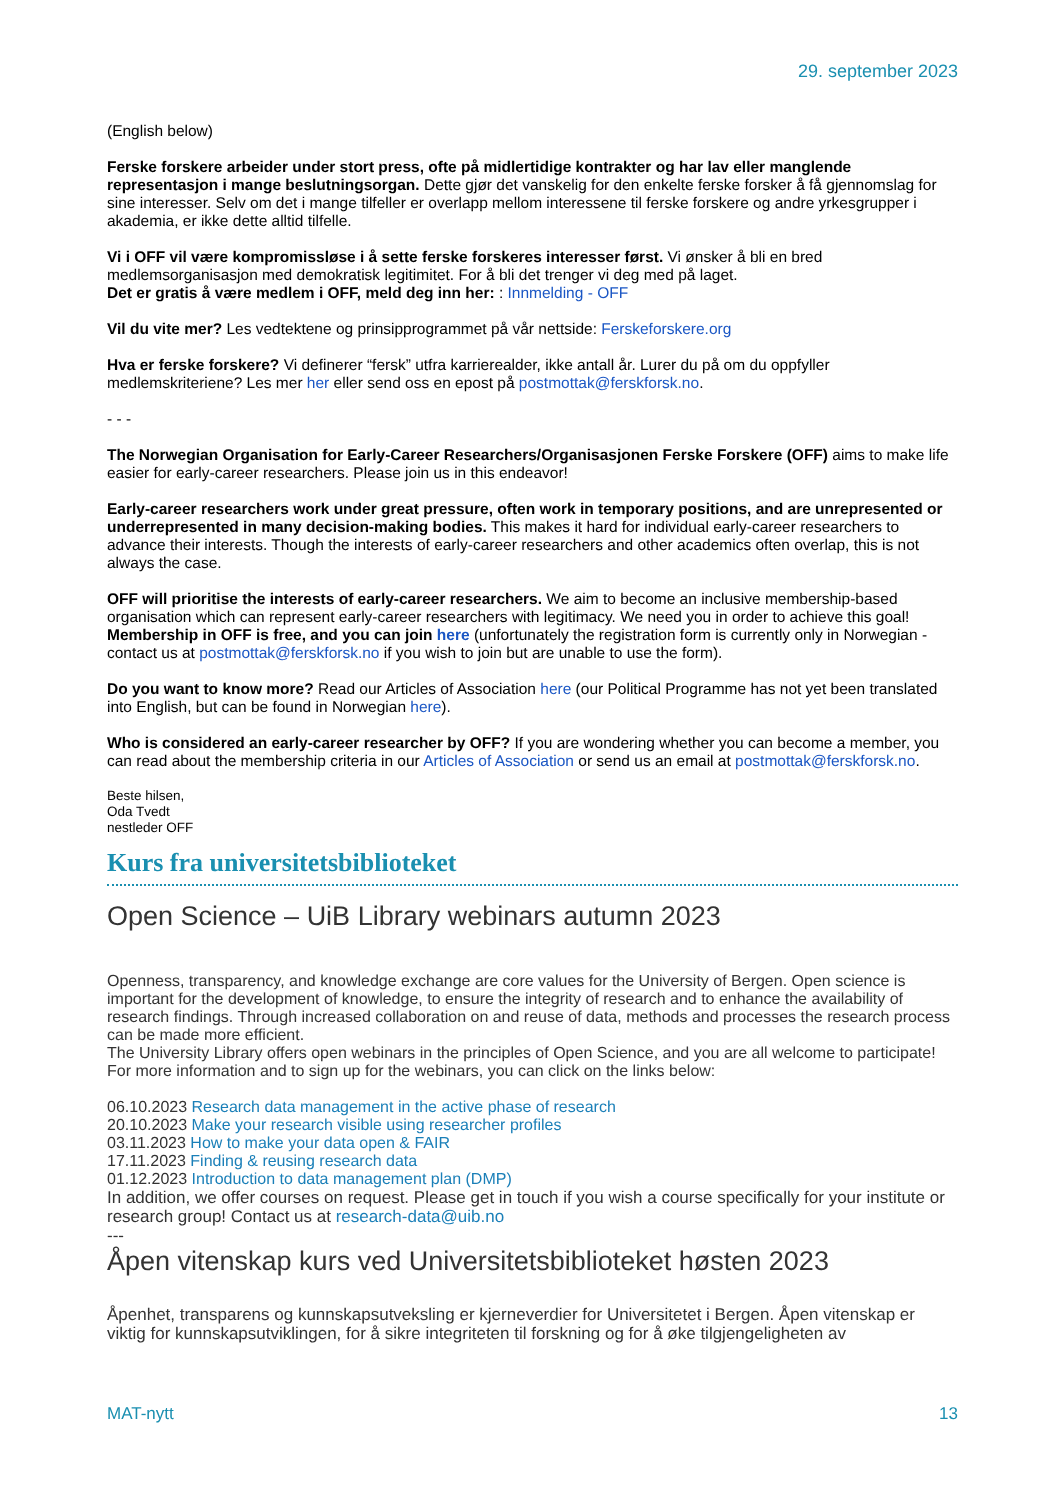29. september 2023
(English below)
Ferske forskere arbeider under stort press, ofte på midlertidige kontrakter og har lav eller manglende representasjon i mange beslutningsorgan. Dette gjør det vanskelig for den enkelte ferske forsker å få gjennomslag for sine interesser. Selv om det i mange tilfeller er overlapp mellom interessene til ferske forskere og andre yrkesgrupper i akademia, er ikke dette alltid tilfelle.
Vi i OFF vil være kompromissløse i å sette ferske forskeres interesser først. Vi ønsker å bli en bred medlemsorganisasjon med demokratisk legitimitet. For å bli det trenger vi deg med på laget.
Det er gratis å være medlem i OFF, meld deg inn her: : Innmelding - OFF
Vil du vite mer? Les vedtektene og prinsipprogrammet på vår nettside: Ferskeforskere.org
Hva er ferske forskere? Vi definerer “fersk” utfra karrierealder, ikke antall år. Lurer du på om du oppfyller medlemskriteriene? Les mer her eller send oss en epost på postmottak@ferskforsk.no.
- - -
The Norwegian Organisation for Early-Career Researchers/Organisasjonen Ferske Forskere (OFF) aims to make life easier for early-career researchers. Please join us in this endeavor!
Early-career researchers work under great pressure, often work in temporary positions, and are unrepresented or underrepresented in many decision-making bodies. This makes it hard for individual early-career researchers to advance their interests. Though the interests of early-career researchers and other academics often overlap, this is not always the case.
OFF will prioritise the interests of early-career researchers. We aim to become an inclusive membership-based organisation which can represent early-career researchers with legitimacy. We need you in order to achieve this goal! Membership in OFF is free, and you can join here (unfortunately the registration form is currently only in Norwegian - contact us at postmottak@ferskforsk.no if you wish to join but are unable to use the form).
Do you want to know more? Read our Articles of Association here (our Political Programme has not yet been translated into English, but can be found in Norwegian here).
Who is considered an early-career researcher by OFF? If you are wondering whether you can become a member, you can read about the membership criteria in our Articles of Association or send us an email at postmottak@ferskforsk.no.
Beste hilsen,
Oda Tvedt
nestleder OFF
Kurs fra universitetsbiblioteket
Open Science – UiB Library webinars autumn 2023
Openness, transparency, and knowledge exchange are core values for the University of Bergen. Open science is important for the development of knowledge, to ensure the integrity of research and to enhance the availability of research findings. Through increased collaboration on and reuse of data, methods and processes the research process can be made more efficient.
The University Library offers open webinars in the principles of Open Science, and you are all welcome to participate! For more information and to sign up for the webinars, you can click on the links below:
06.10.2023 Research data management in the active phase of research
20.10.2023 Make your research visible using researcher profiles
03.11.2023 How to make your data open & FAIR
17.11.2023 Finding & reusing research data
01.12.2023 Introduction to data management plan (DMP)
In addition, we offer courses on request. Please get in touch if you wish a course specifically for your institute or research group! Contact us at research-data@uib.no
---
Åpen vitenskap kurs ved Universitetsbiblioteket høsten 2023
Åpenhet, transparens og kunnskapsutveksling er kjerneverdier for Universitetet i Bergen. Åpen vitenskap er viktig for kunnskapsutviklingen, for å sikre integriteten til forskning og for å øke tilgjengeligheten av
MAT-nytt 13